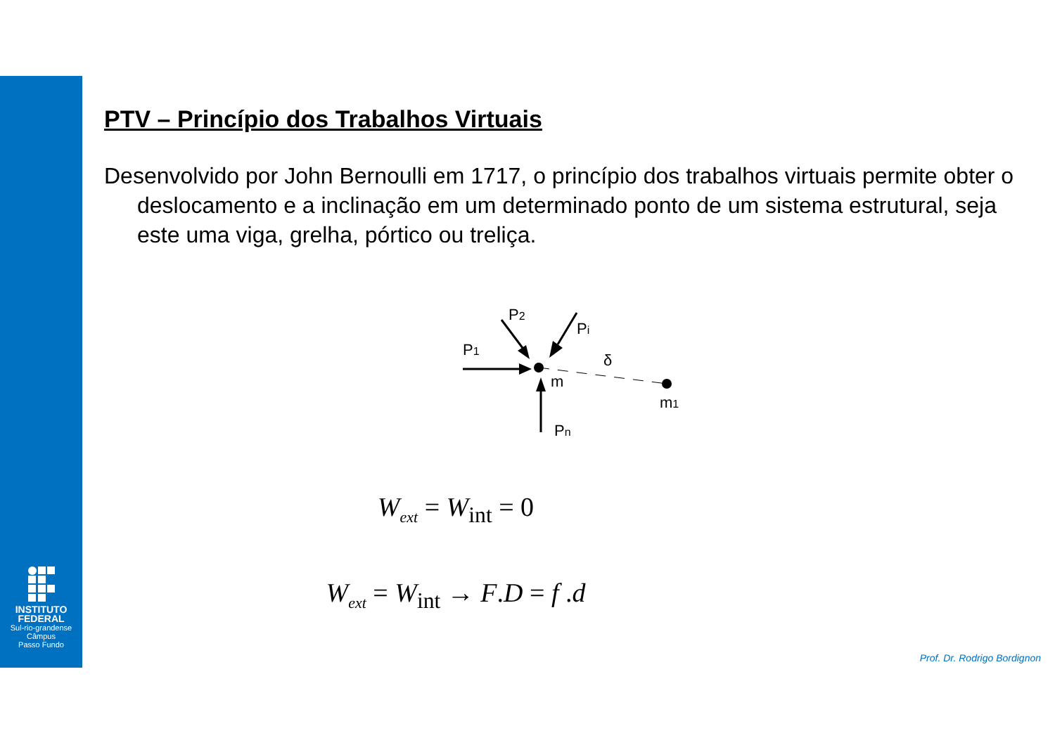INSTITUTO FEDERAL
Sul-rio-grandense
Câmpus
Passo Fundo
PTV – Princípio dos Trabalhos Virtuais
Desenvolvido por John Bernoulli em 1717, o princípio dos trabalhos virtuais permite obter o deslocamento e a inclinação em um determinado ponto de um sistema estrutural, seja este uma viga, grelha, pórtico ou treliça.
P1
P2
Pi
Pn
m
m1
δ
W<sub>ext</sub> = W<sub>int</sub> = 0
W<sub>ext</sub> = W<sub>int</sub> → F.D = f .d
Prof. Dr. Rodrigo Bordignon